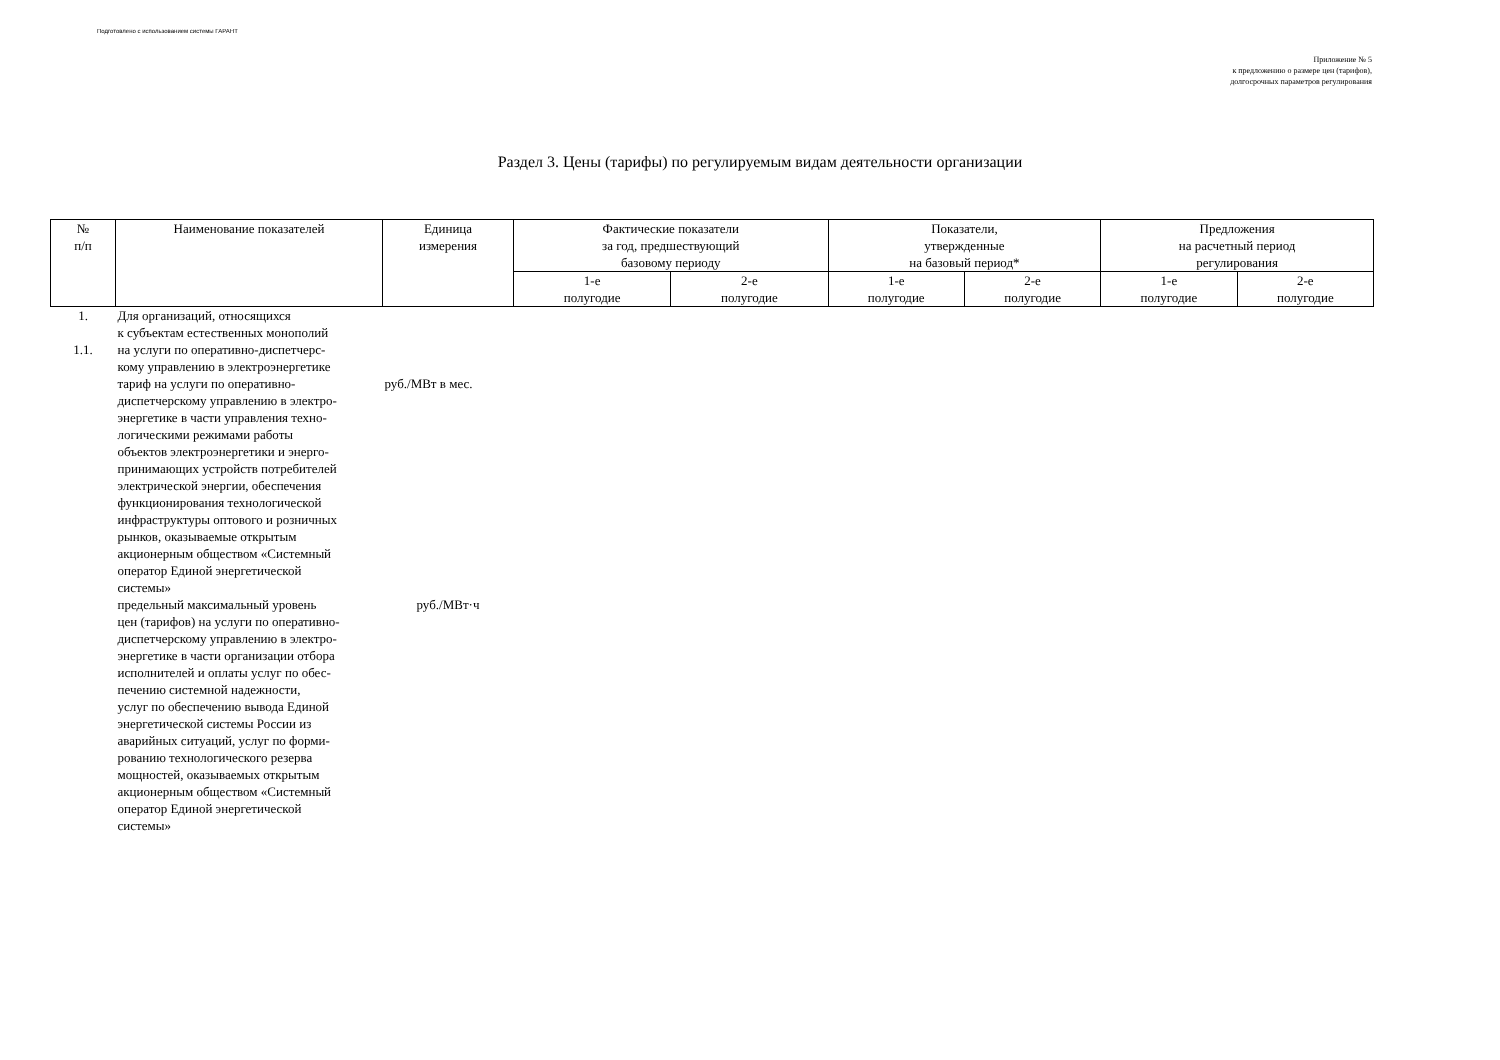Подготовлено с использованием системы ГАРАНТ
Приложение № 5
к предложению о размере цен (тарифов),
долгосрочных параметров регулирования
Раздел 3. Цены (тарифы) по регулируемым видам деятельности организации
| № п/п | Наименование показателей | Единица измерения | Фактические показатели за год, предшествующий базовому периоду | | Показатели, утвержденные на базовый период* | | Предложения на расчетный период регулирования | |
| --- | --- | --- | --- | --- | --- | --- | --- | --- |
| | | | 1-е полугодие | 2-е полугодие | 1-е полугодие | 2-е полугодие | 1-е полугодие | 2-е полугодие |
| 1. | Для организаций, относящихся к субъектам естественных монополий | | | | | | | |
| 1.1. | на услуги по оперативно-диспетчерс- кому управлению в электроэнергетике | | | | | | | |
| | тариф на услуги по оперативно- диспетчерскому управлению в электро- энергетике в части управления техно- логическими режимами работы объектов электроэнергетики и энерго- принимающих устройств потребителей электрической энергии, обеспечения функционирования технологической инфраструктуры оптового и розничных рынков, оказываемые открытым акционерным обществом «Системный оператор Единой энергетической системы» | руб./МВт в мес. | | | | | | |
| | предельный максимальный уровень цен (тарифов) на услуги по оперативно- диспетчерскому управлению в электро- энергетике в части организации отбора исполнителей и оплаты услуг по обес- печению системной надежности, услуг по обеспечению вывода Единой энергетической системы России из аварийных ситуаций, услуг по форми- рованию технологического резерва мощностей, оказываемых открытым акционерным обществом «Системный оператор Единой энергетической системы» | руб./МВт·ч | | | | | | |